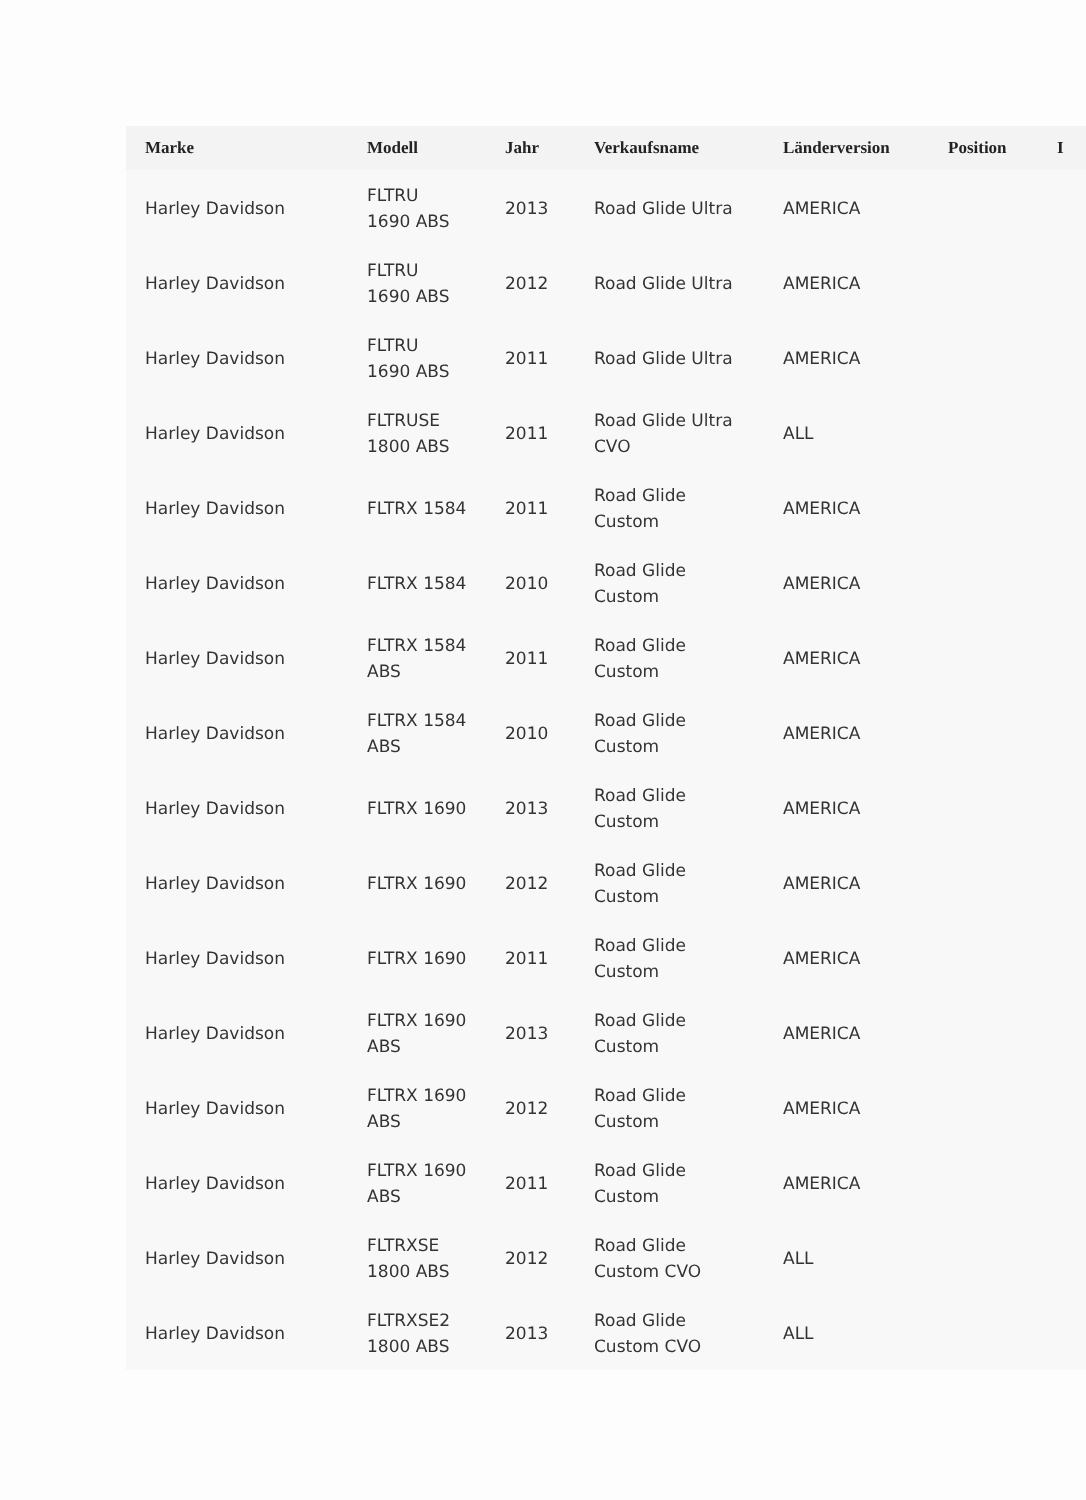| Marke | Modell | Jahr | Verkaufsname | Länderversion | Position | I |
| --- | --- | --- | --- | --- | --- | --- |
| Harley Davidson | FLTRU 1690 ABS | 2013 | Road Glide Ultra | AMERICA | | |
| Harley Davidson | FLTRU 1690 ABS | 2012 | Road Glide Ultra | AMERICA | | |
| Harley Davidson | FLTRU 1690 ABS | 2011 | Road Glide Ultra | AMERICA | | |
| Harley Davidson | FLTRUSE 1800 ABS | 2011 | Road Glide Ultra CVO | ALL | | |
| Harley Davidson | FLTRX 1584 | 2011 | Road Glide Custom | AMERICA | | |
| Harley Davidson | FLTRX 1584 | 2010 | Road Glide Custom | AMERICA | | |
| Harley Davidson | FLTRX 1584 ABS | 2011 | Road Glide Custom | AMERICA | | |
| Harley Davidson | FLTRX 1584 ABS | 2010 | Road Glide Custom | AMERICA | | |
| Harley Davidson | FLTRX 1690 | 2013 | Road Glide Custom | AMERICA | | |
| Harley Davidson | FLTRX 1690 | 2012 | Road Glide Custom | AMERICA | | |
| Harley Davidson | FLTRX 1690 | 2011 | Road Glide Custom | AMERICA | | |
| Harley Davidson | FLTRX 1690 ABS | 2013 | Road Glide Custom | AMERICA | | |
| Harley Davidson | FLTRX 1690 ABS | 2012 | Road Glide Custom | AMERICA | | |
| Harley Davidson | FLTRX 1690 ABS | 2011 | Road Glide Custom | AMERICA | | |
| Harley Davidson | FLTRXSE 1800 ABS | 2012 | Road Glide Custom CVO | ALL | | |
| Harley Davidson | FLTRXSE2 1800 ABS | 2013 | Road Glide Custom CVO | ALL | | |